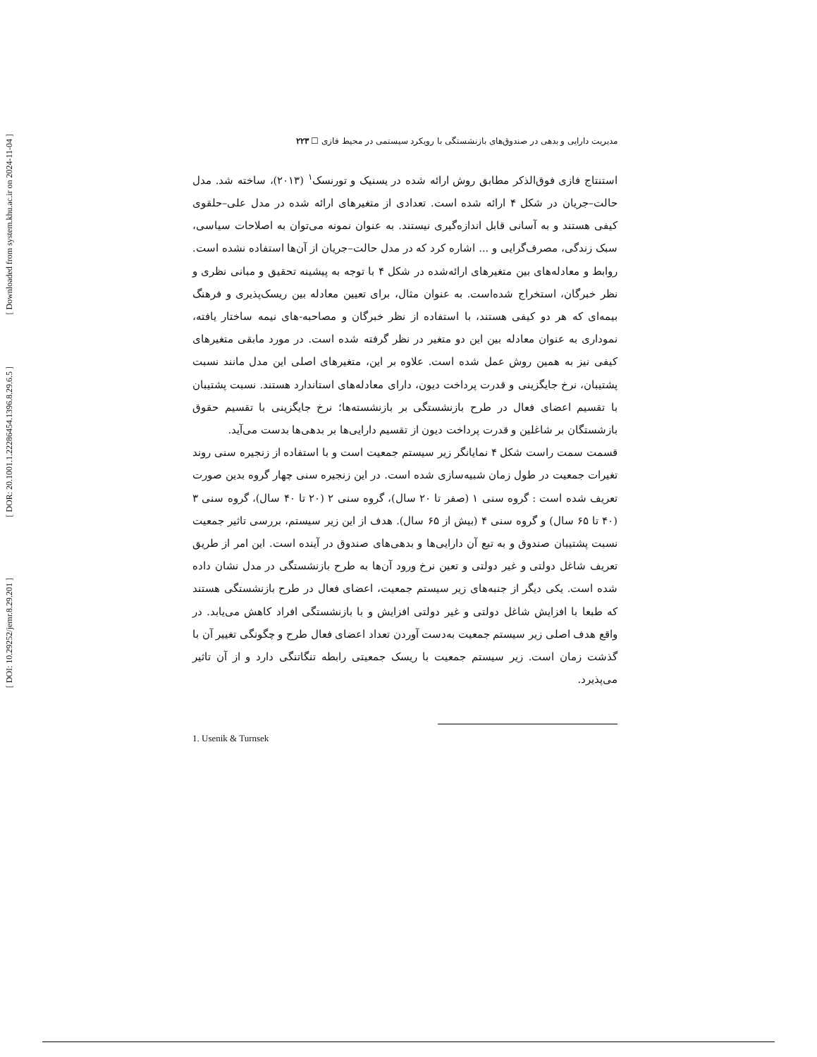[ Downloaded from system.khu.ac.ir on 2024-11-04 ]
[ DOR: 20.1001.1.22286454.1396.8.29.6.5 ]
[ DOI: 10.29252/jemr.8.29.201 ]
مدیریت دارایی و بدهی در صندوق‌های بازنشستگی با رویکرد سیستمی در محیط فازی ☐ ۲۲۳
استنتاج فازی فوق‌الذکر مطابق روش ارائه شده در یسنیک و تورنسک<sup>۱</sup> (۲۰۱۳)، ساخته شد. مدل حالت–جریان در شکل ۴ ارائه شده است. تعدادی از متغیرهای ارائه شده در مدل علی–حلقوی کیفی هستند و به آسانی قابل اندازه‌گیری نیستند. به عنوان نمونه می‌توان به اصلاحات سیاسی، سبک زندگی، مصرف‌گرایی و ... اشاره کرد که در مدل حالت–جریان از آن‌ها استفاده نشده است. روابط و معادله‌های بین متغیرهای ارائه‌شده در شکل ۴ با توجه به پیشینه تحقیق و مبانی نظری و نظر خبرگان، استخراج شده‌است. به عنوان مثال، برای تعیین معادله بین ریسک‌پذیری و فرهنگ بیمه‌ای که هر دو کیفی هستند، با استفاده از نظر خبرگان و مصاحبه-های نیمه ساختار یافته، نموداری به عنوان معادله بین این دو متغیر در نظر گرفته شده است. در مورد مابقی متغیرهای کیفی نیز به همین روش عمل شده است. علاوه بر این، متغیرهای اصلی این مدل مانند نسبت پشتیبان، نرخ جایگزینی و قدرت پرداخت دیون، دارای معادله‌های استاندارد هستند. نسبت پشتیبان با تقسیم اعضای فعال در طرح بازنشستگی بر بازنشسته‌ها؛ نرخ جایگزینی با تقسیم حقوق بازشستگان بر شاغلین و قدرت پرداخت دیون از تقسیم دارایی‌ها بر بدهی‌ها بدست می‌آید.
قسمت سمت راست شکل ۴ نمایانگر زیر سیستم جمعیت است و با استفاده از زنجیره سنی روند تغیرات جمعیت در طول زمان شبیه‌سازی شده است. در این زنجیره سنی چهار گروه بدین صورت تعریف شده است : گروه سنی ۱ (صفر تا ۲۰ سال)، گروه سنی ۲ (۲۰ تا ۴۰ سال)، گروه سنی ۳ (۴۰ تا ۶۵ سال) و گروه سنی ۴ (بیش از ۶۵ سال). هدف از این زیر سیستم، بررسی تاثیر جمعیت نسبت پشتیبان صندوق و به تبع آن دارایی‌ها و بدهی‌های صندوق در آینده است. این امر از طریق تعریف شاغل دولتی و غیر دولتی و تعین نرخ ورود آن‌ها به طرح بازنشستگی در مدل نشان داده شده است. یکی دیگر از جنبه‌های زیر سیستم جمعیت، اعضای فعال در طرح بازنشستگی هستند که طبعا با افزایش شاغل دولتی و غیر دولتی افزایش و با بازنشستگی افراد کاهش می‌یابد. در واقع هدف اصلی زیر سیستم جمعیت به‌دست آوردن تعداد اعضای فعال طرح و چگونگی تغییر آن با گذشت زمان است. زیر سیستم جمعیت با ریسک جمعیتی رابطه تنگاتنگی دارد و از آن تاثیر می‌پذیرد.
1. Usenik & Turnsek